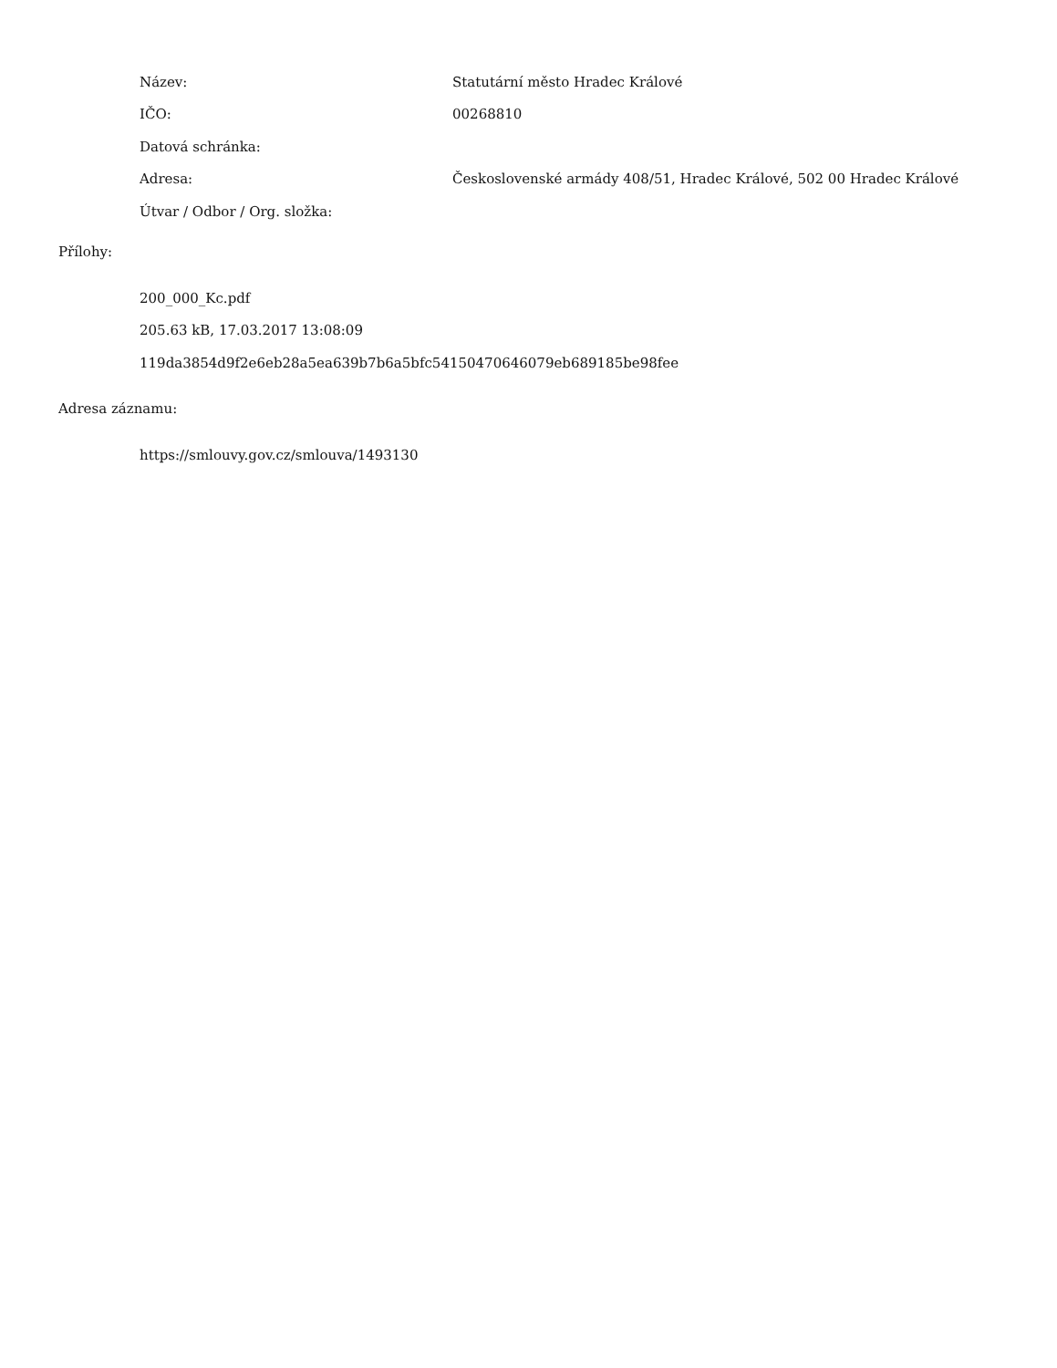| Název: | Statutární město Hradec Králové |
| IČO: | 00268810 |
| Datová schránka: | |
| Adresa: | Československé armády 408/51, Hradec Králové, 502 00 Hradec Králové |
| Útvar / Odbor / Org. složka: | |
Přílohy:
200_000_Kc.pdf
205.63 kB, 17.03.2017 13:08:09
119da3854d9f2e6eb28a5ea639b7b6a5bfc54150470646079eb689185be98fee
Adresa záznamu:
https://smlouvy.gov.cz/smlouva/1493130